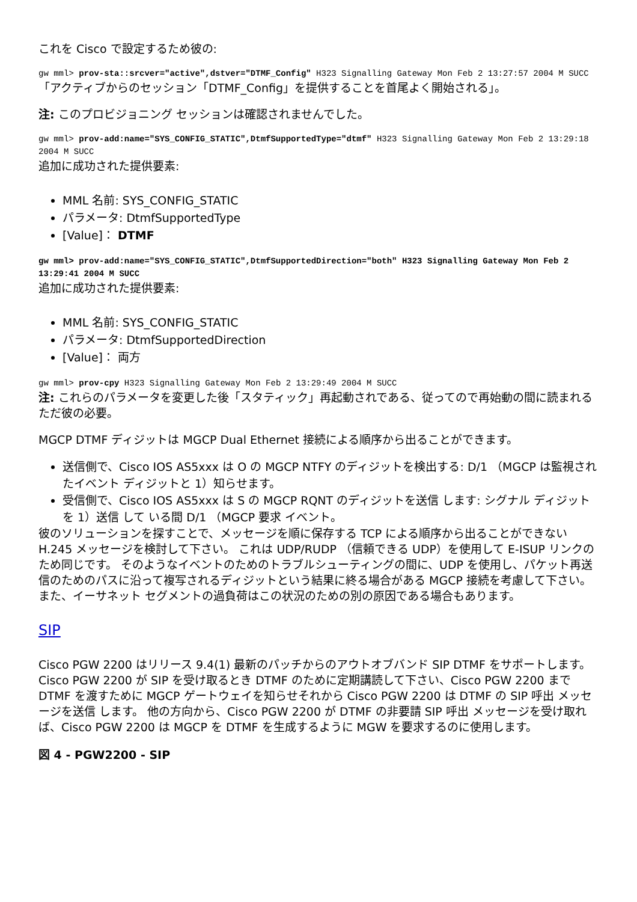これを Cisco で設定するため彼の:
gw mml> prov-sta::srcver="active",dstver="DTMF_Config" H323 Signalling Gateway Mon Feb 2 13:27:57 2004 M SUCC
「アクティブからのセッション「DTMF_Config」を提供することを首尾よく開始される」。
注: このプロビジョニング セッションは確認されませんでした。
gw mml> prov-add:name="SYS_CONFIG_STATIC",DtmfSupportedType="dtmf" H323 Signalling Gateway Mon Feb 2 13:29:18 2004 M SUCC
追加に成功された提供要素:
MML 名前: SYS_CONFIG_STATIC
パラメータ: DtmfSupportedType
[Value]： DTMF
gw mml> prov-add:name="SYS_CONFIG_STATIC",DtmfSupportedDirection="both" H323 Signalling Gateway Mon Feb 2 13:29:41 2004 M SUCC
追加に成功された提供要素:
MML 名前: SYS_CONFIG_STATIC
パラメータ: DtmfSupportedDirection
[Value]： 両方
gw mml> prov-cpy H323 Signalling Gateway Mon Feb 2 13:29:49 2004 M SUCC
注: これらのパラメータを変更した後「スタティック」再起動されである、従ってので再始動の間に読まれるただ彼の必要。
MGCP DTMF ディジットは MGCP Dual Ethernet 接続による順序から出ることができます。
送信側で、Cisco IOS AS5xxx は O の MGCP NTFY のディジットを検出する: D/1 （MGCP は監視されたイベント ディジットと 1）知らせます。
受信側で、Cisco IOS AS5xxx は S の MGCP RQNT のディジットを送信 します: シグナル ディジットを 1）送信 して いる間 D/1 （MGCP 要求 イベント。
彼のソリューションを探すことで、メッセージを順に保存する TCP による順序から出ることができない H.245 メッセージを検討して下さい。 これは UDP/RUDP （信頼できる UDP）を使用して E-ISUP リンクのため同じです。 そのようなイベントのためのトラブルシューティングの間に、UDP を使用し、パケット再送信のためのパスに沿って複写されるディジットという結果に終る場合がある MGCP 接続を考慮して下さい。 また、イーサネット セグメントの過負荷はこの状況のための別の原因である場合もあります。
SIP
Cisco PGW 2200 はリリース 9.4(1) 最新のパッチからのアウトオブバンド SIP DTMF をサポートします。 Cisco PGW 2200 が SIP を受け取るとき DTMF のために定期講読して下さい、Cisco PGW 2200 まで DTMF を渡すために MGCP ゲートウェイを知らせそれから Cisco PGW 2200 は DTMF の SIP 呼出 メッセージを送信 します。 他の方向から、Cisco PGW 2200 が DTMF の非要請 SIP 呼出 メッセージを受け取れば、Cisco PGW 2200 は MGCP を DTMF を生成するように MGW を要求するのに使用します。
図 4 - PGW2200 - SIP